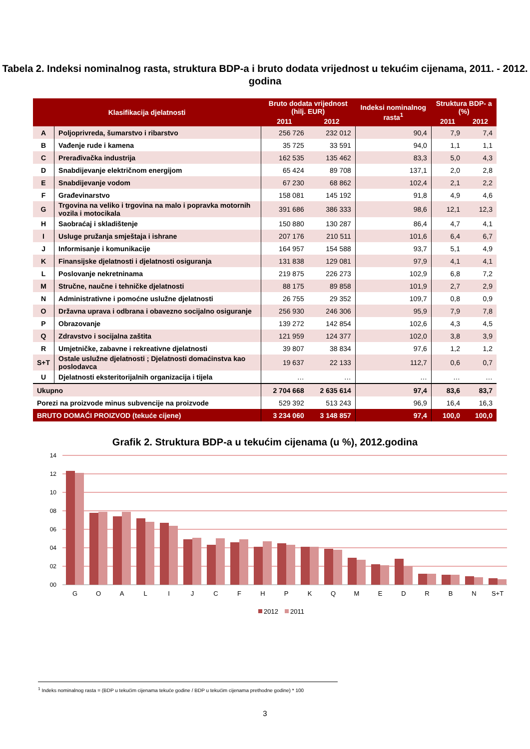Tabela 2. Indeksi nominalnog rasta, struktura BDP-a i bruto dodata vrijednost u tekućim cijenama, 2011. - 2012. godina
| Klasifikacija djelatnosti | | Bruto dodata vrijednost (hilj. EUR) | | Indeksi nominalnog rasta<sup>1</sup> | Struktura BDP- a (%) | |
| --- | --- | --- | --- | --- | --- | --- |
| | | 2011 | 2012 | | 2011 | 2012 |
| A | Poljoprivreda, šumarstvo i ribarstvo | 256 726 | 232 012 | 90,4 | 7,9 | 7,4 |
| B | Vađenje rude i kamena | 35 725 | 33 591 | 94,0 | 1,1 | 1,1 |
| C | Prerađivačka industrija | 162 535 | 135 462 | 83,3 | 5,0 | 4,3 |
| D | Snabdijevanje električnom energijom | 65 424 | 89 708 | 137,1 | 2,0 | 2,8 |
| E | Snabdijevanje vodom | 67 230 | 68 862 | 102,4 | 2,1 | 2,2 |
| F | Građevinarstvo | 158 081 | 145 192 | 91,8 | 4,9 | 4,6 |
| G | Trgovina na veliko i trgovina na malo i popravka motornih vozila i motocikala | 391 686 | 386 333 | 98,6 | 12,1 | 12,3 |
| H | Saobraćaj i skladištenje | 150 880 | 130 287 | 86,4 | 4,7 | 4,1 |
| I | Usluge pružanja smještaja i ishrane | 207 176 | 210 511 | 101,6 | 6,4 | 6,7 |
| J | Informisanje i komunikacije | 164 957 | 154 588 | 93,7 | 5,1 | 4,9 |
| K | Finansijske djelatnosti i djelatnosti osiguranja | 131 838 | 129 081 | 97,9 | 4,1 | 4,1 |
| L | Poslovanje nekretninama | 219 875 | 226 273 | 102,9 | 6,8 | 7,2 |
| M | Stručne, naučne i tehničke djelatnosti | 88 175 | 89 858 | 101,9 | 2,7 | 2,9 |
| N | Administrativne i pomoćne uslužne djelatnosti | 26 755 | 29 352 | 109,7 | 0,8 | 0,9 |
| O | Državna uprava i odbrana i obavezno socijalno osiguranje | 256 930 | 246 306 | 95,9 | 7,9 | 7,8 |
| P | Obrazovanje | 139 272 | 142 854 | 102,6 | 4,3 | 4,5 |
| Q | Zdravstvo i socijalna zaštita | 121 959 | 124 377 | 102,0 | 3,8 | 3,9 |
| R | Umjetničke, zabavne i rekreativne djelatnosti | 39 807 | 38 834 | 97,6 | 1,2 | 1,2 |
| S+T | Ostale uslužne djelatnosti ; Djelatnosti domaćinstva kao poslodavca | 19 637 | 22 133 | 112,7 | 0,6 | 0,7 |
| U | Djelatnosti eksteritorijalnih organizacija i tijela | … | … | … | … | … |
| Ukupno | | 2 704 668 | 2 635 614 | 97,4 | 83,6 | 83,7 |
| Porezi na proizvode minus subvencije na proizvode | | 529 392 | 513 243 | 96,9 | 16,4 | 16,3 |
| BRUTO DOMAĆI PROIZVOD (tekuće cijene) | | 3 234 060 | 3 148 857 | 97,4 | 100,0 | 100,0 |
Grafik 2. Struktura BDP-a u tekućim cijenama (u %), 2012.godina
14
12
10
08
06
04
02
00
G
O
A
L
I
J
C
F
H
P
K
Q
M
E
D
R
B
N
S+T
2012
2011
<sup>1</sup> Indeks nominalnog rasta = (BDP u tekućim cijenama tekuće godine / BDP u tekućim cijenama prethodne godine) * 100
3